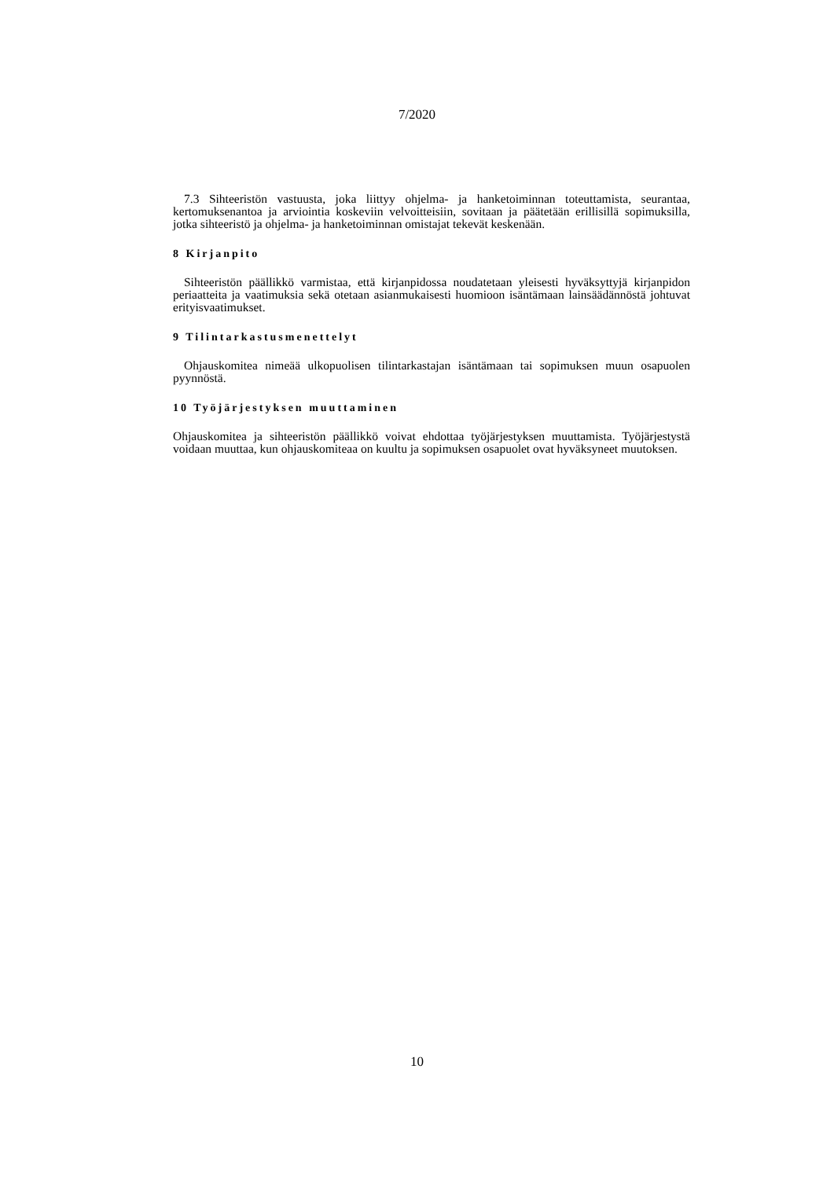7/2020
7.3 Sihteeristön vastuusta, joka liittyy ohjelma- ja hanketoiminnan toteuttamista, seurantaa, kertomuksenantoa ja arviointia koskeviin velvoitteisiin, sovitaan ja päätetään erillisillä sopimuksilla, jotka sihteeristö ja ohjelma- ja hanketoiminnan omistajat tekevät keskenään.
8 Kirjanpito
Sihteeristön päällikkö varmistaa, että kirjanpidossa noudatetaan yleisesti hyväksyttyjä kirjanpidon periaatteita ja vaatimuksia sekä otetaan asianmukaisesti huomioon isäntämaan lainsäädännöstä johtuvat erityisvaatimukset.
9 Tilintarkastusmenettelyt
Ohjauskomitea nimeää ulkopuolisen tilintarkastajan isäntämaan tai sopimuksen muun osapuolen pyynnöstä.
10 Työjärjestyksen muuttaminen
Ohjauskomitea ja sihteeristön päällikkö voivat ehdottaa työjärjestyksen muuttamista. Työjärjestystä voidaan muuttaa, kun ohjauskomiteaa on kuultu ja sopimuksen osapuolet ovat hyväksyneet muutoksen.
10